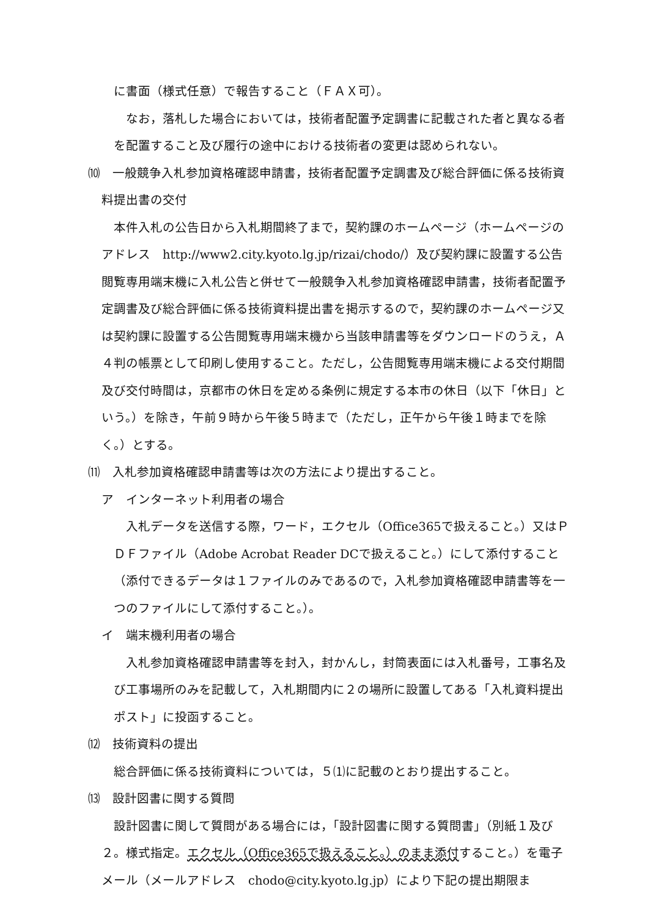に書面（様式任意）で報告すること（ＦＡＸ可）。
なお，落札した場合においては，技術者配置予定調書に記載された者と異なる者を配置すること及び履行の途中における技術者の変更は認められない。
⑽　一般競争入札参加資格確認申請書，技術者配置予定調書及び総合評価に係る技術資料提出書の交付
本件入札の公告日から入札期間終了まで，契約課のホームページ（ホームページのアドレス　http://www2.city.kyoto.lg.jp/rizai/chodo/）及び契約課に設置する公告閲覧専用端末機に入札公告と併せて一般競争入札参加資格確認申請書，技術者配置予定調書及び総合評価に係る技術資料提出書を掲示するので，契約課のホームページ又は契約課に設置する公告閲覧専用端末機から当該申請書等をダウンロードのうえ，Ａ４判の帳票として印刷し使用すること。ただし，公告閲覧専用端末機による交付期間及び交付時間は，京都市の休日を定める条例に規定する本市の休日（以下「休日」という。）を除き，午前９時から午後５時まで（ただし，正午から午後１時までを除く。）とする。
⑾　入札参加資格確認申請書等は次の方法により提出すること。
ア　インターネット利用者の場合
入札データを送信する際，ワード，エクセル（Office365で扱えること。）又はＰＤＦファイル（Adobe Acrobat Reader DCで扱えること。）にして添付すること（添付できるデータは１ファイルのみであるので，入札参加資格確認申請書等を一つのファイルにして添付すること。）。
イ　端末機利用者の場合
入札参加資格確認申請書等を封入，封かんし，封筒表面には入札番号，工事名及び工事場所のみを記載して，入札期間内に２の場所に設置してある「入札資料提出ポスト」に投函すること。
⑿　技術資料の提出
総合評価に係る技術資料については，５⑴に記載のとおり提出すること。
⒀　設計図書に関する質問
設計図書に関して質問がある場合には，「設計図書に関する質問書」（別紙１及び２。様式指定。エクセル（Office365で扱えること。）のまま添付すること。）を電子メール（メールアドレス　chodo@city.kyoto.lg.jp）により下記の提出期限ま